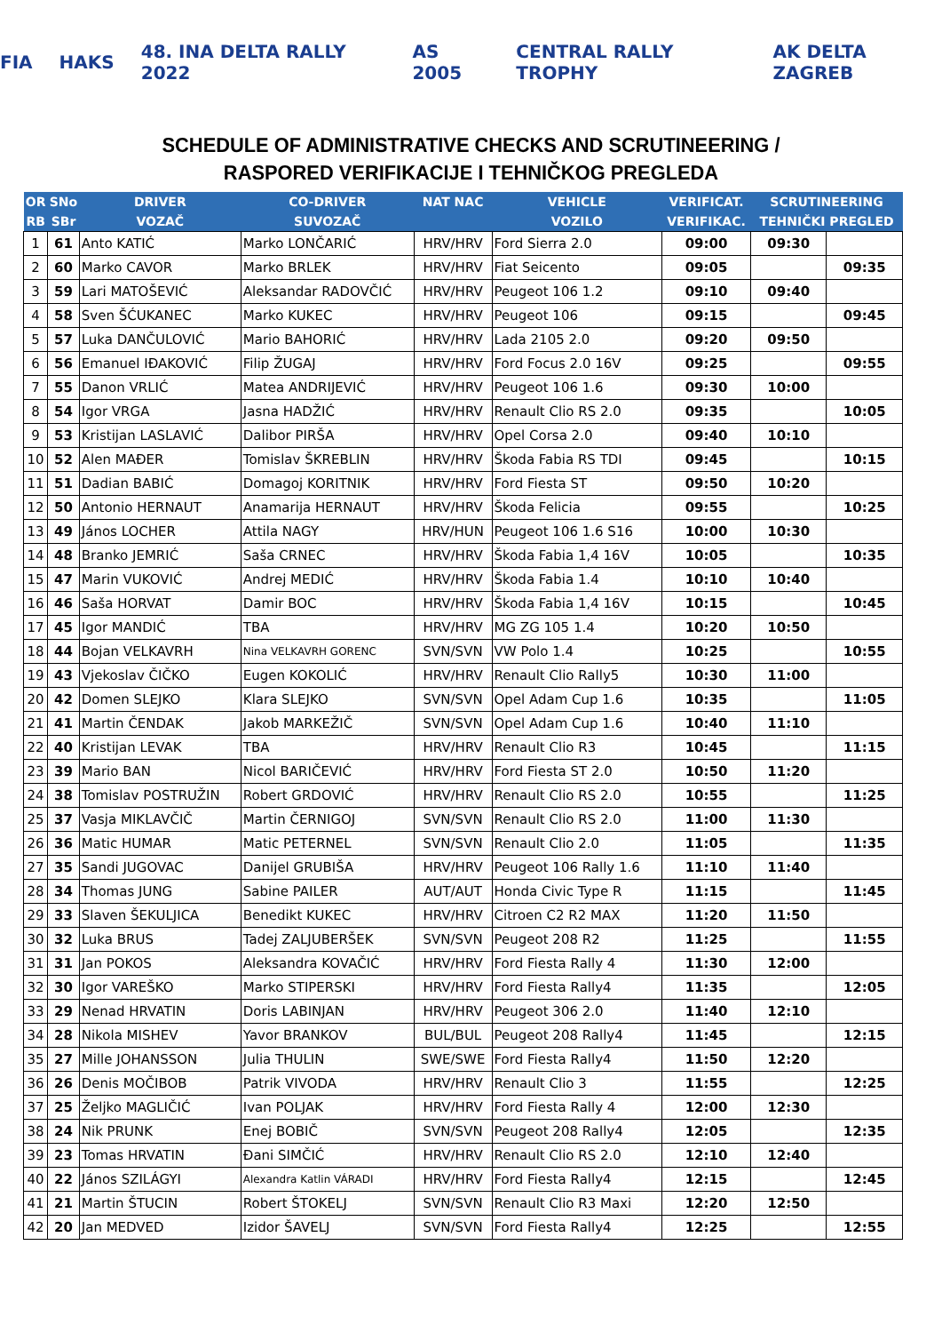FIA HAKS 48. INA DELTA RALLY 2022 AS 2005 CENTRAL RALLY TROPHY AK DELTA ZAGREB
SCHEDULE OF ADMINISTRATIVE CHECKS AND SCRUTINEERING /
RASPORED VERIFIKACIJE I TEHNIČKOG PREGLEDA
| OR | SNo | DRIVER | CO-DRIVER | NAT NAC | VEHICLE | VERIFICAT. | SCRUTINEERING | |
| --- | --- | --- | --- | --- | --- | --- | --- | --- |
| RB | SBr | VOZAČ | SUVOZAČ | | VOZILO | VERIFIKAC. | TEHNIČKI PREGLED | |
| 1 | 61 | Anto KATIĆ | Marko LONČARIĆ | HRV/HRV | Ford Sierra 2.0 | 09:00 | 09:30 | |
| 2 | 60 | Marko CAVOR | Marko BRLEK | HRV/HRV | Fiat Seicento | 09:05 | | 09:35 |
| 3 | 59 | Lari MATOŠEVIĆ | Aleksandar RADOVČIĆ | HRV/HRV | Peugeot 106 1.2 | 09:10 | 09:40 | |
| 4 | 58 | Sven ŠĆUKANEC | Marko KUKEC | HRV/HRV | Peugeot 106 | 09:15 | | 09:45 |
| 5 | 57 | Luka DANČULOVIĆ | Mario BAHORIĆ | HRV/HRV | Lada 2105 2.0 | 09:20 | 09:50 | |
| 6 | 56 | Emanuel IĐAKOVIĆ | Filip ŽUGAJ | HRV/HRV | Ford Focus 2.0 16V | 09:25 | | 09:55 |
| 7 | 55 | Danon VRLIĆ | Matea ANDRIJEVIĆ | HRV/HRV | Peugeot 106 1.6 | 09:30 | 10:00 | |
| 8 | 54 | Igor VRGA | Jasna HADŽIĆ | HRV/HRV | Renault Clio RS 2.0 | 09:35 | | 10:05 |
| 9 | 53 | Kristijan LASLAVIĆ | Dalibor PIRŠA | HRV/HRV | Opel Corsa 2.0 | 09:40 | 10:10 | |
| 10 | 52 | Alen MAĐER | Tomislav ŠKREBLIN | HRV/HRV | Škoda Fabia RS TDI | 09:45 | | 10:15 |
| 11 | 51 | Dadian BABIĆ | Domagoj KORITNIK | HRV/HRV | Ford Fiesta ST | 09:50 | 10:20 | |
| 12 | 50 | Antonio HERNAUT | Anamarija HERNAUT | HRV/HRV | Škoda Felicia | 09:55 | | 10:25 |
| 13 | 49 | János LOCHER | Attila NAGY | HRV/HUN | Peugeot 106 1.6 S16 | 10:00 | 10:30 | |
| 14 | 48 | Branko JEMRIĆ | Saša CRNEC | HRV/HRV | Škoda Fabia 1,4 16V | 10:05 | | 10:35 |
| 15 | 47 | Marin VUKOVIĆ | Andrej MEDIĆ | HRV/HRV | Škoda Fabia 1.4 | 10:10 | 10:40 | |
| 16 | 46 | Saša HORVAT | Damir BOC | HRV/HRV | Škoda Fabia 1,4 16V | 10:15 | | 10:45 |
| 17 | 45 | Igor MANDIĆ | TBA | HRV/HRV | MG ZG 105 1.4 | 10:20 | 10:50 | |
| 18 | 44 | Bojan VELKAVRH | Nina VELKAVRH GORENC | SVN/SVN | VW Polo 1.4 | 10:25 | | 10:55 |
| 19 | 43 | Vjekoslav ČIČKO | Eugen KOKOLIĆ | HRV/HRV | Renault Clio Rally5 | 10:30 | 11:00 | |
| 20 | 42 | Domen SLEJKO | Klara SLEJKO | SVN/SVN | Opel Adam Cup 1.6 | 10:35 | | 11:05 |
| 21 | 41 | Martin ČENDAK | Jakob MARKEŽIČ | SVN/SVN | Opel Adam Cup 1.6 | 10:40 | 11:10 | |
| 22 | 40 | Kristijan LEVAK | TBA | HRV/HRV | Renault Clio R3 | 10:45 | | 11:15 |
| 23 | 39 | Mario BAN | Nicol BARIČEVIĆ | HRV/HRV | Ford Fiesta ST 2.0 | 10:50 | 11:20 | |
| 24 | 38 | Tomislav POSTRUŽIN | Robert GRDOVIĆ | HRV/HRV | Renault Clio RS 2.0 | 10:55 | | 11:25 |
| 25 | 37 | Vasja MIKLAVČIČ | Martin ČERNIGOJ | SVN/SVN | Renault Clio RS 2.0 | 11:00 | 11:30 | |
| 26 | 36 | Matic HUMAR | Matic PETERNEL | SVN/SVN | Renault Clio 2.0 | 11:05 | | 11:35 |
| 27 | 35 | Sandi JUGOVAC | Danijel GRUBIŠA | HRV/HRV | Peugeot 106 Rally 1.6 | 11:10 | 11:40 | |
| 28 | 34 | Thomas JUNG | Sabine PAILER | AUT/AUT | Honda Civic Type R | 11:15 | | 11:45 |
| 29 | 33 | Slaven ŠEKULJICA | Benedikt KUKEC | HRV/HRV | Citroen C2 R2 MAX | 11:20 | 11:50 | |
| 30 | 32 | Luka BRUS | Tadej ZALJUBERŠEK | SVN/SVN | Peugeot 208 R2 | 11:25 | | 11:55 |
| 31 | 31 | Jan POKOS | Aleksandra KOVAČIĆ | HRV/HRV | Ford Fiesta Rally 4 | 11:30 | 12:00 | |
| 32 | 30 | Igor VAREŠKO | Marko STIPERSKI | HRV/HRV | Ford Fiesta Rally4 | 11:35 | | 12:05 |
| 33 | 29 | Nenad HRVATIN | Doris LABINJAN | HRV/HRV | Peugeot 306 2.0 | 11:40 | 12:10 | |
| 34 | 28 | Nikola MISHEV | Yavor BRANKOV | BUL/BUL | Peugeot 208 Rally4 | 11:45 | | 12:15 |
| 35 | 27 | Mille JOHANSSON | Julia THULIN | SWE/SWE | Ford Fiesta Rally4 | 11:50 | 12:20 | |
| 36 | 26 | Denis MOČIBOB | Patrik VIVODA | HRV/HRV | Renault Clio 3 | 11:55 | | 12:25 |
| 37 | 25 | Željko MAGLIČIĆ | Ivan POLJAK | HRV/HRV | Ford Fiesta Rally 4 | 12:00 | 12:30 | |
| 38 | 24 | Nik PRUNK | Enej BOBIČ | SVN/SVN | Peugeot 208 Rally4 | 12:05 | | 12:35 |
| 39 | 23 | Tomas HRVATIN | Đani SIMČIĆ | HRV/HRV | Renault Clio RS 2.0 | 12:10 | 12:40 | |
| 40 | 22 | János SZILÁGYI | Alexandra Katlin VÁRADI | HRV/HRV | Ford Fiesta Rally4 | 12:15 | | 12:45 |
| 41 | 21 | Martin ŠTUCIN | Robert ŠTOKELJ | SVN/SVN | Renault Clio R3 Maxi | 12:20 | 12:50 | |
| 42 | 20 | Jan MEDVED | Izidor ŠAVELJ | SVN/SVN | Ford Fiesta Rally4 | 12:25 | | 12:55 |